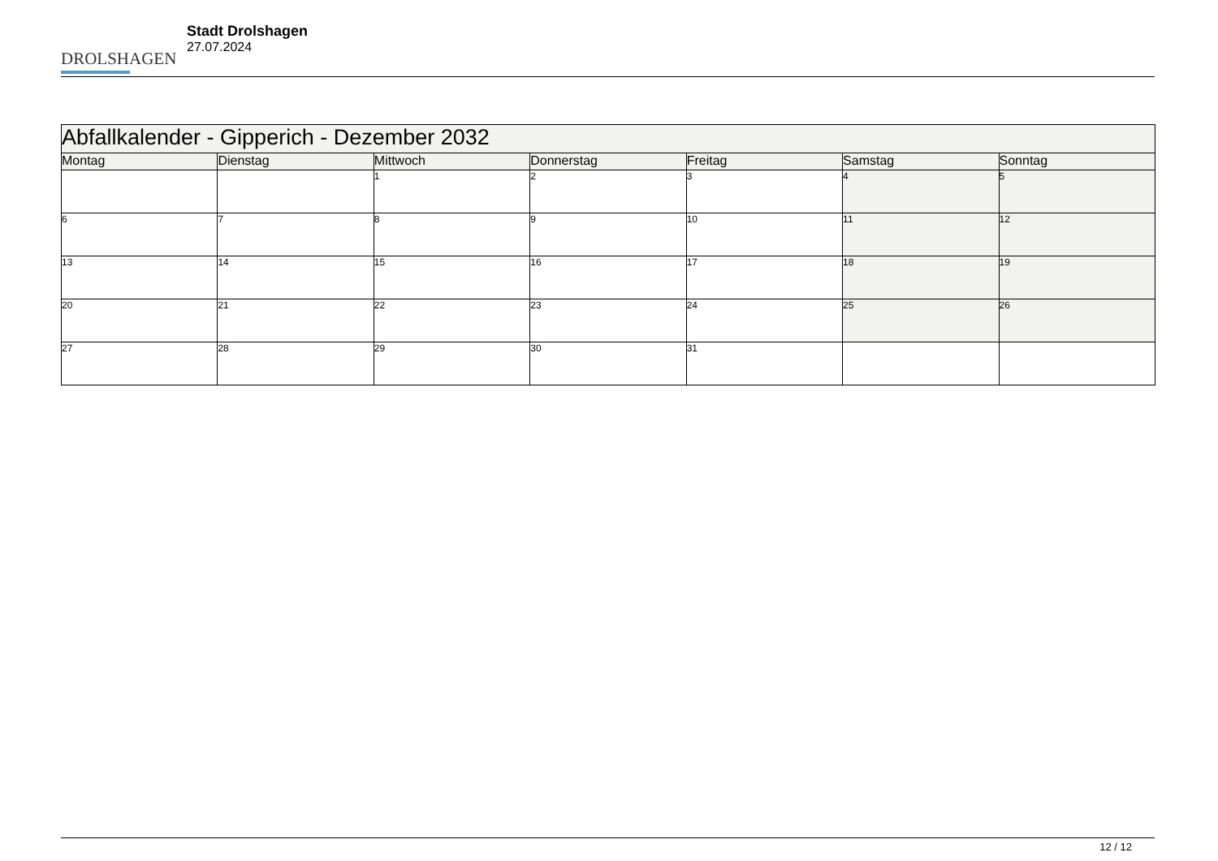DROLSHAGEN
Stadt Drolshagen
27.07.2024
| Abfallkalender - Gipperich - Dezember 2032 | | | | | | |
| --- | --- | --- | --- | --- | --- | --- |
| Montag | Dienstag | Mittwoch | Donnerstag | Freitag | Samstag | Sonntag |
| | | 1 | 2 | 3 | 4 | 5 |
| 6 | 7 | 8 | 9 | 10 | 11 | 12 |
| 13 | 14 | 15 | 16 | 17 | 18 | 19 |
| 20 | 21 | 22 | 23 | 24 | 25 | 26 |
| 27 | 28 | 29 | 30 | 31 | | |
12 / 12